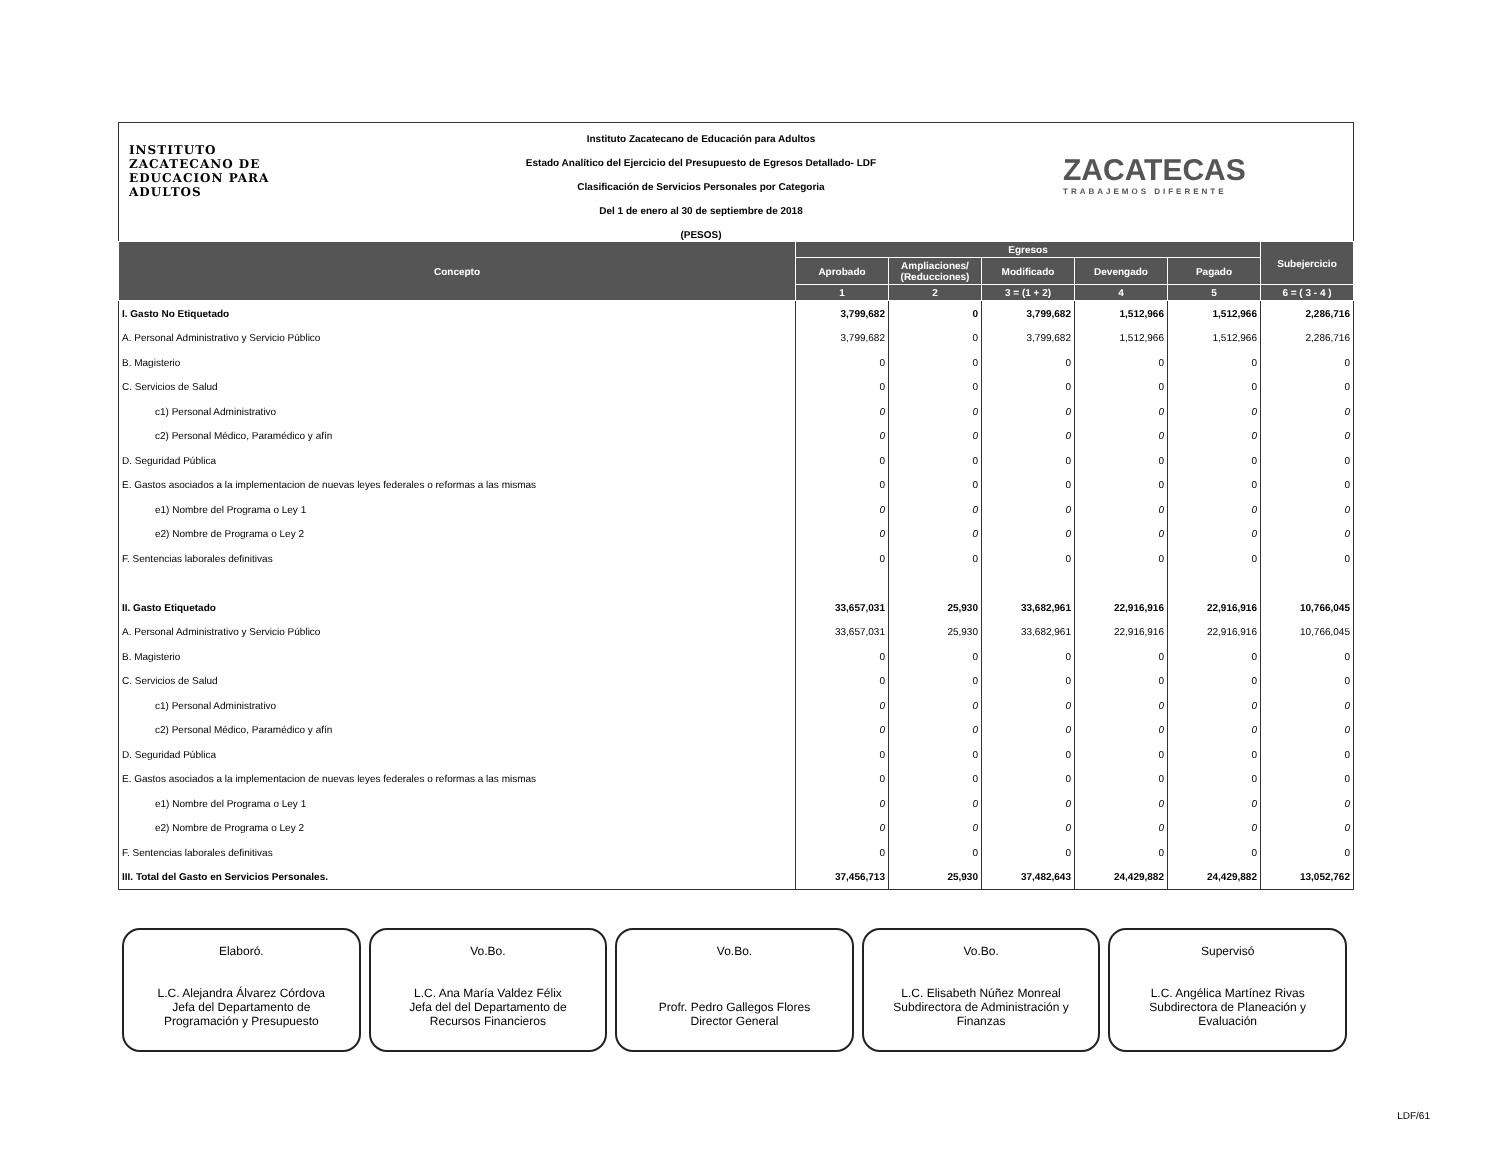INSTITUTO
ZACATECANO DE
EDUCACION PARA
ADULTOS
Instituto Zacatecano de Educación para Adultos
Estado Analítico del Ejercicio del Presupuesto de Egresos Detallado- LDF
Clasificación de Servicios Personales por Categoria
Del 1 de enero al 30 de septiembre de 2018
(PESOS)
ZACATECAS
TRABAJEMOS DIFERENTE
| Concepto | Egresos | | | | | Subejercicio |
| --- | --- | --- | --- | --- | --- | --- |
| | Aprobado | Ampliaciones/ (Reducciones) | Modificado | Devengado | Pagado | |
| | 1 | 2 | 3 = (1 + 2) | 4 | 5 | 6 = ( 3 - 4 ) |
| I. Gasto No Etiquetado | 3,799,682 | 0 | 3,799,682 | 1,512,966 | 1,512,966 | 2,286,716 |
| A. Personal Administrativo y Servicio Público | 3,799,682 | 0 | 3,799,682 | 1,512,966 | 1,512,966 | 2,286,716 |
| B. Magisterio | 0 | 0 | 0 | 0 | 0 | 0 |
| C. Servicios de Salud | 0 | 0 | 0 | 0 | 0 | 0 |
| c1) Personal Administrativo | 0 | 0 | 0 | 0 | 0 | 0 |
| c2) Personal Médico, Paramédico y afín | 0 | 0 | 0 | 0 | 0 | 0 |
| D. Seguridad Pública | 0 | 0 | 0 | 0 | 0 | 0 |
| E. Gastos asociados a la implementacion de nuevas leyes federales o reformas a las mismas | 0 | 0 | 0 | 0 | 0 | 0 |
| e1) Nombre del Programa o Ley 1 | 0 | 0 | 0 | 0 | 0 | 0 |
| e2) Nombre de Programa o Ley 2 | 0 | 0 | 0 | 0 | 0 | 0 |
| F. Sentencias laborales definitivas | 0 | 0 | 0 | 0 | 0 | 0 |
| II. Gasto Etiquetado | 33,657,031 | 25,930 | 33,682,961 | 22,916,916 | 22,916,916 | 10,766,045 |
| A. Personal Administrativo y Servicio Público | 33,657,031 | 25,930 | 33,682,961 | 22,916,916 | 22,916,916 | 10,766,045 |
| B. Magisterio | 0 | 0 | 0 | 0 | 0 | 0 |
| C. Servicios de Salud | 0 | 0 | 0 | 0 | 0 | 0 |
| c1) Personal Administrativo | 0 | 0 | 0 | 0 | 0 | 0 |
| c2) Personal Médico, Paramédico y afín | 0 | 0 | 0 | 0 | 0 | 0 |
| D. Seguridad Pública | 0 | 0 | 0 | 0 | 0 | 0 |
| E. Gastos asociados a la implementacion de nuevas leyes federales o reformas a las mismas | 0 | 0 | 0 | 0 | 0 | 0 |
| e1) Nombre del Programa o Ley 1 | 0 | 0 | 0 | 0 | 0 | 0 |
| e2) Nombre de Programa o Ley 2 | 0 | 0 | 0 | 0 | 0 | 0 |
| F. Sentencias laborales definitivas | 0 | 0 | 0 | 0 | 0 | 0 |
| III. Total del Gasto en Servicios Personales. | 37,456,713 | 25,930 | 37,482,643 | 24,429,882 | 24,429,882 | 13,052,762 |
Elaboró.
L.C. Alejandra Álvarez Córdova
Jefa del Departamento de
Programación y Presupuesto
Vo.Bo.
L.C. Ana María Valdez Félix
Jefa del del Departamento de
Recursos Financieros
Vo.Bo.
Profr. Pedro Gallegos Flores
Director General
Vo.Bo.
L.C. Elisabeth Núñez Monreal
Subdirectora de Administración y
Finanzas
Supervisó
L.C. Angélica Martínez Rivas
Subdirectora de Planeación y
Evaluación
LDF/61